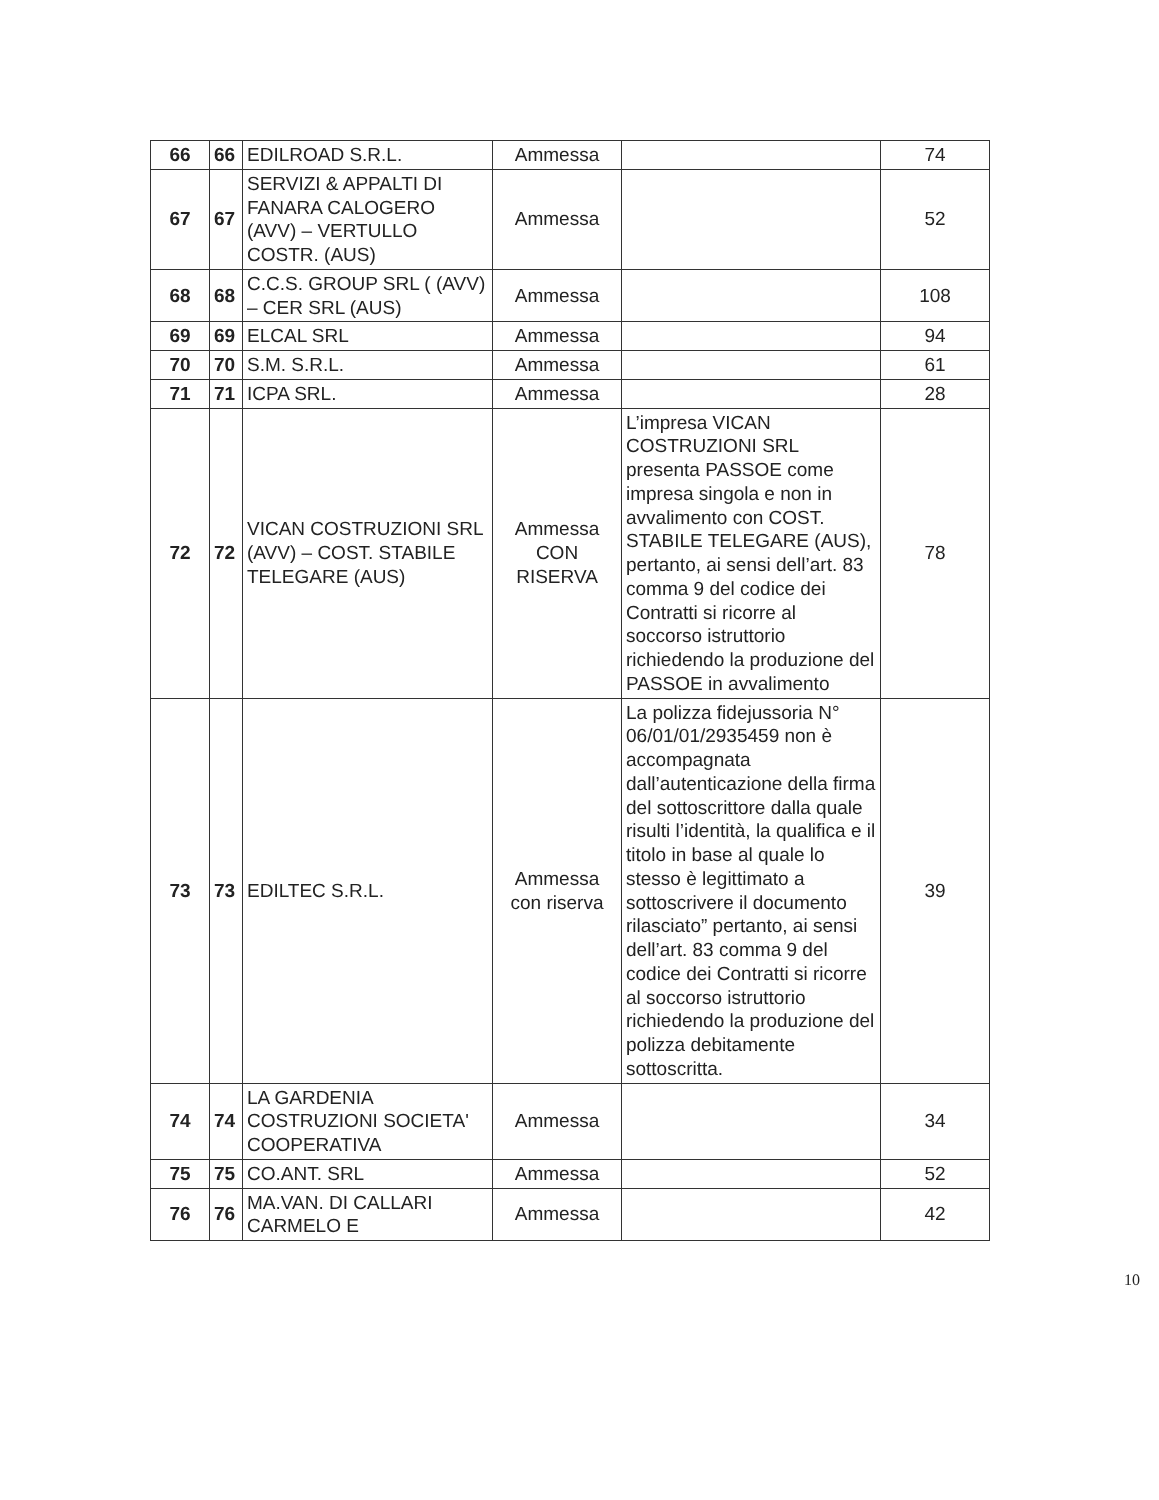| 66 | 66 | EDILROAD S.R.L. | Ammessa | | 74 |
| 67 | 67 | SERVIZI & APPALTI DI FANARA CALOGERO (AVV) – VERTULLO COSTR. (AUS) | Ammessa | | 52 |
| 68 | 68 | C.C.S. GROUP SRL ( (AVV) – CER SRL (AUS) | Ammessa | | 108 |
| 69 | 69 | ELCAL SRL | Ammessa | | 94 |
| 70 | 70 | S.M. S.R.L. | Ammessa | | 61 |
| 71 | 71 | ICPA SRL. | Ammessa | | 28 |
| 72 | 72 | VICAN COSTRUZIONI SRL (AVV) – COST. STABILE TELEGARE (AUS) | Ammessa CON RISERVA | L’impresa VICAN COSTRUZIONI SRL presenta PASSOE come impresa singola e non in avvalimento con COST. STABILE TELEGARE (AUS), pertanto, ai sensi dell’art. 83 comma 9 del codice dei Contratti si ricorre al soccorso istruttorio richiedendo la produzione del PASSOE in avvalimento | 78 |
| 73 | 73 | EDILTEC S.R.L. | Ammessa con riserva | La polizza fidejussoria N° 06/01/01/2935459 non è accompagnata dall’autenticazione della firma del sottoscrittore dalla quale risulti l’identità, la qualifica e il titolo in base al quale lo stesso è legittimato a sottoscrivere il documento rilasciato” pertanto, ai sensi dell’art. 83 comma 9 del codice dei Contratti si ricorre al soccorso istruttorio richiedendo la produzione del polizza debitamente sottoscritta. | 39 |
| 74 | 74 | LA GARDENIA COSTRUZIONI SOCIETA' COOPERATIVA | Ammessa | | 34 |
| 75 | 75 | CO.ANT. SRL | Ammessa | | 52 |
| 76 | 76 | MA.VAN. DI CALLARI CARMELO E | Ammessa | | 42 |
10